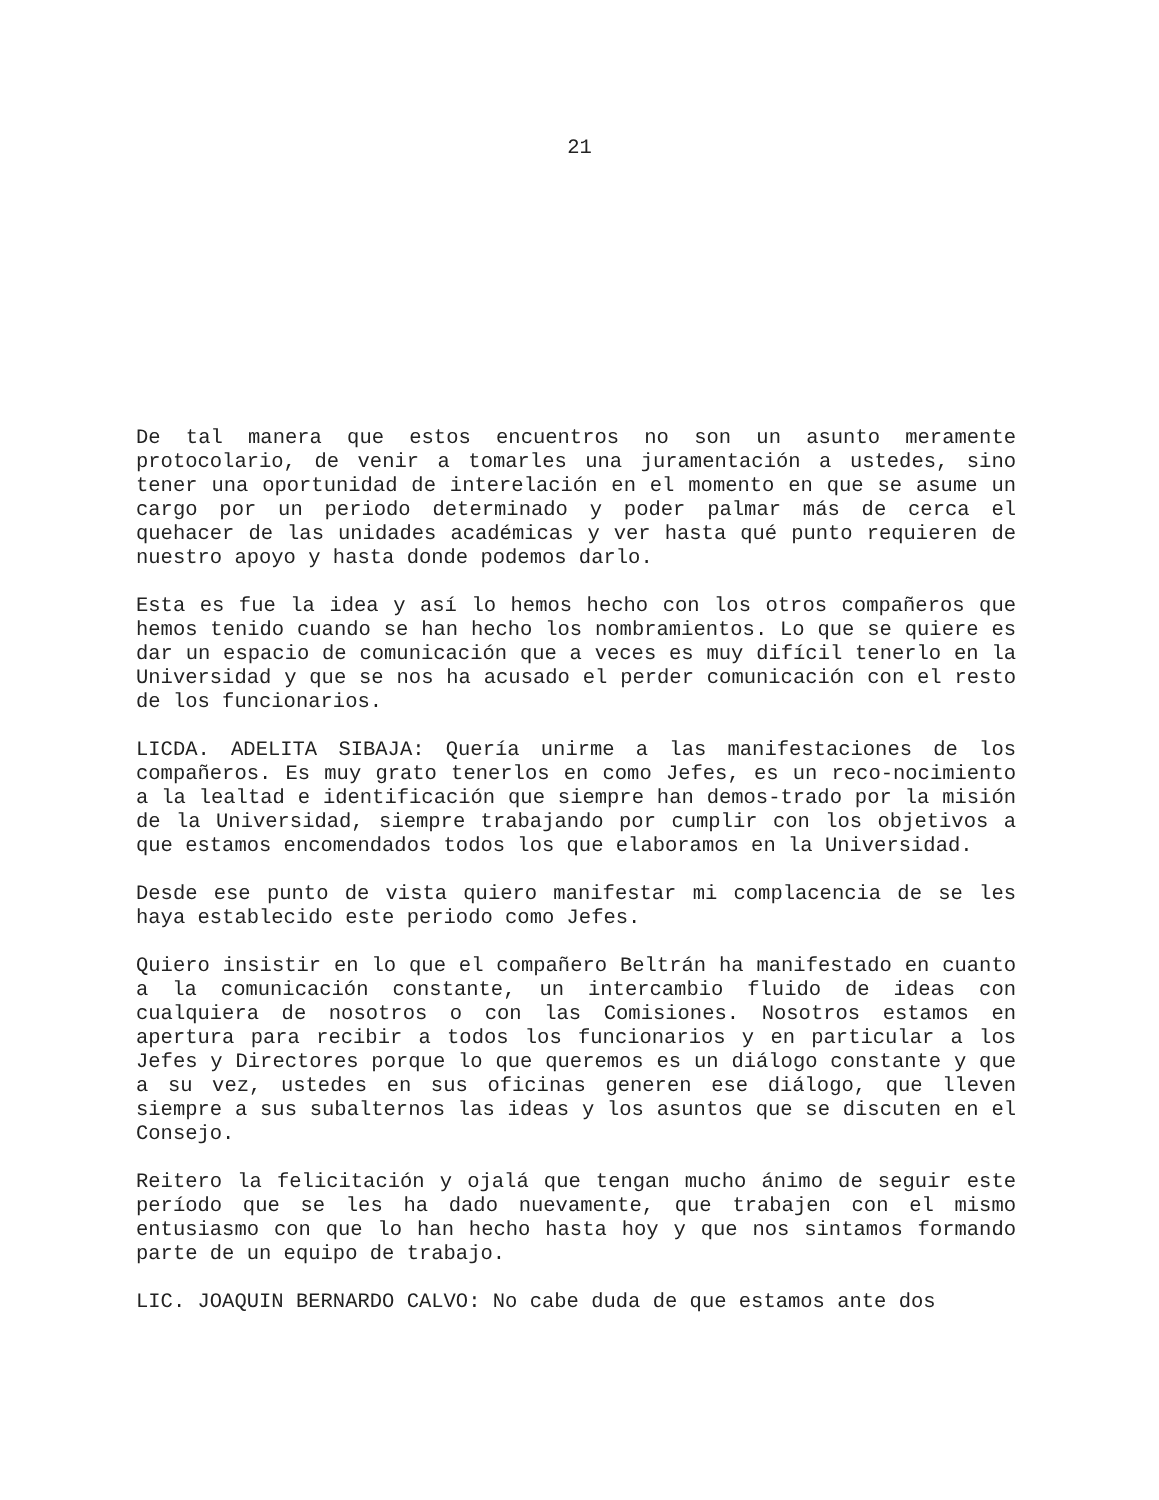21
De tal manera que estos encuentros no son un asunto meramente protocolario, de venir a tomarles una juramentación a ustedes, sino tener una oportunidad de interelación en el momento en que se asume un cargo por un periodo determinado y poder palmar más de cerca el quehacer de las unidades académicas y ver hasta qué punto requieren de nuestro apoyo y hasta donde podemos darlo.
Esta es fue la idea y así lo hemos hecho con los otros compañeros que hemos tenido cuando se han hecho los nombramientos. Lo que se quiere es dar un espacio de comunicación que a veces es muy difícil tenerlo en la Universidad y que se nos ha acusado el perder comunicación con el resto de los funcionarios.
LICDA. ADELITA SIBAJA: Quería unirme a las manifestaciones de los compañeros. Es muy grato tenerlos en como Jefes, es un reco-nocimiento a la lealtad e identificación que siempre han demos-trado por la misión de la Universidad, siempre trabajando por cumplir con los objetivos a que estamos encomendados todos los que elaboramos en la Universidad.
Desde ese punto de vista quiero manifestar mi complacencia de se les haya establecido este periodo como Jefes.
Quiero insistir en lo que el compañero Beltrán ha manifestado en cuanto a la comunicación constante, un intercambio fluido de ideas con cualquiera de nosotros o con las Comisiones. Nosotros estamos en apertura para recibir a todos los funcionarios y en particular a los Jefes y Directores porque lo que queremos es un diálogo constante y que a su vez, ustedes en sus oficinas generen ese diálogo, que lleven siempre a sus subalternos las ideas y los asuntos que se discuten en el Consejo.
Reitero la felicitación y ojalá que tengan mucho ánimo de seguir este período que se les ha dado nuevamente, que trabajen con el mismo entusiasmo con que lo han hecho hasta hoy y que nos sintamos formando parte de un equipo de trabajo.
LIC. JOAQUIN BERNARDO CALVO: No cabe duda de que estamos ante dos